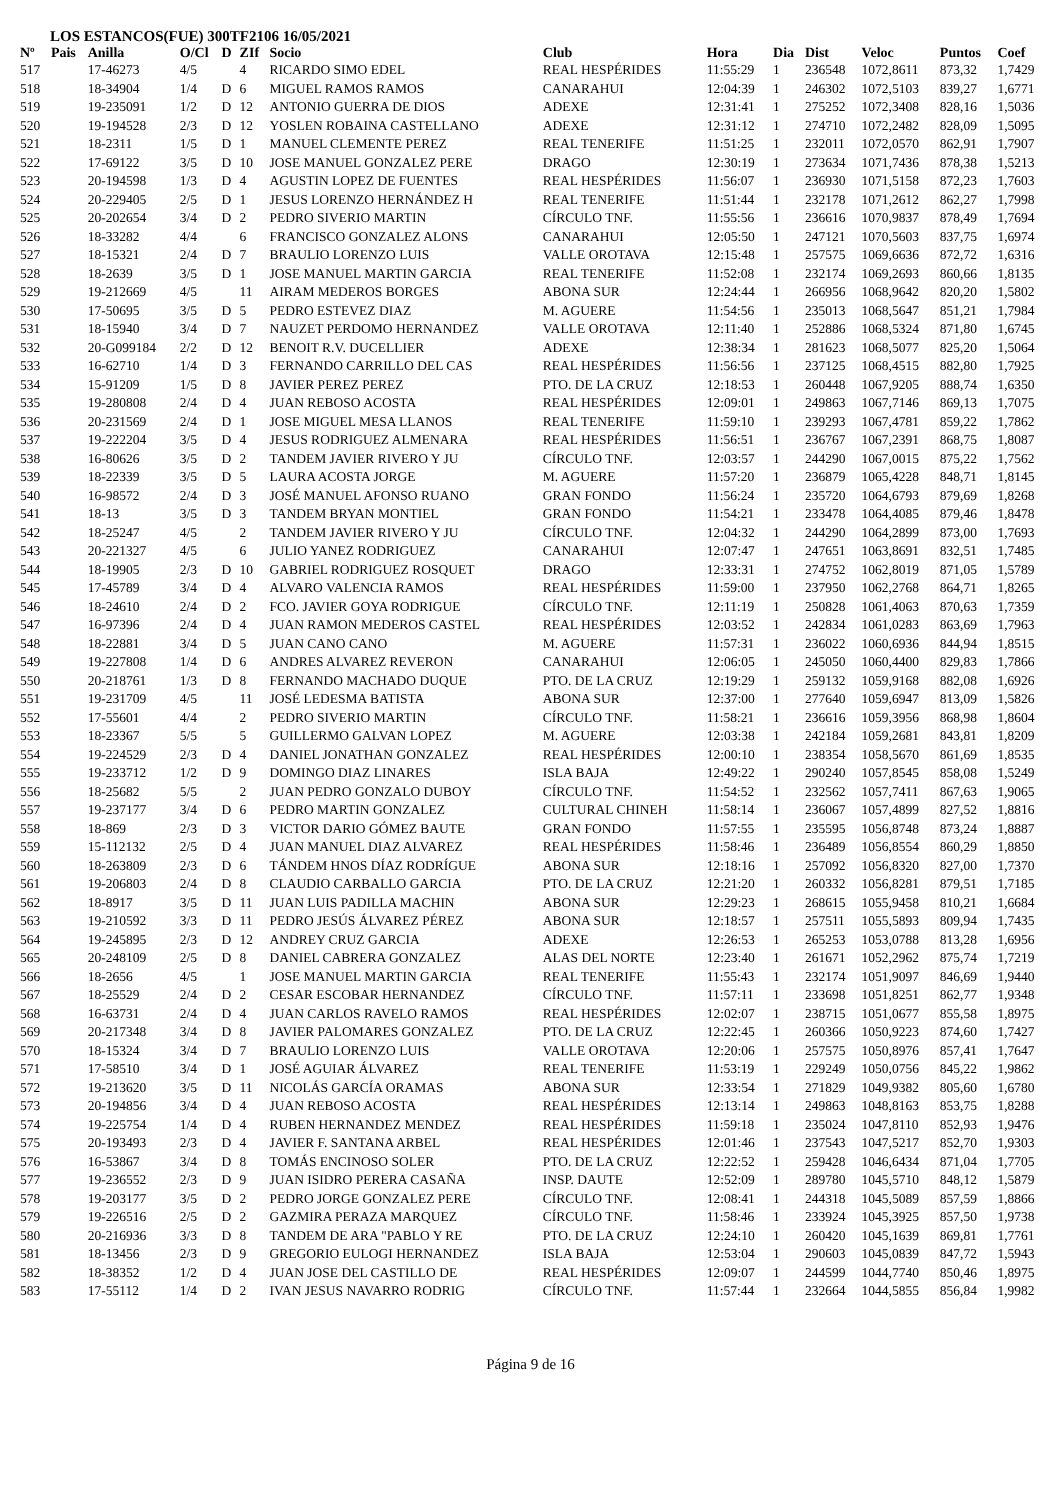LOS ESTANCOS(FUE) 300TF2106 16/05/2021
| Nº | Pais | Anilla | O/Cl | D | ZIf | Socio | Club | Hora | Dia | Dist | Veloc | Puntos | Coef |
| --- | --- | --- | --- | --- | --- | --- | --- | --- | --- | --- | --- | --- | --- |
| 517 | | 17-46273 | 4/5 | | 4 | RICARDO SIMO EDEL | REAL HESPÉRIDES | 11:55:29 | 1 | 236548 | 1072,8611 | 873,32 | 1,7429 |
| 518 | | 18-34904 | 1/4 | D | 6 | MIGUEL RAMOS RAMOS | CANARAHUI | 12:04:39 | 1 | 246302 | 1072,5103 | 839,27 | 1,6771 |
| 519 | | 19-235091 | 1/2 | D | 12 | ANTONIO GUERRA DE DIOS | ADEXE | 12:31:41 | 1 | 275252 | 1072,3408 | 828,16 | 1,5036 |
| 520 | | 19-194528 | 2/3 | D | 12 | YOSLEN ROBAINA CASTELLANO | ADEXE | 12:31:12 | 1 | 274710 | 1072,2482 | 828,09 | 1,5095 |
| 521 | | 18-2311 | 1/5 | D | 1 | MANUEL CLEMENTE PEREZ | REAL TENERIFE | 11:51:25 | 1 | 232011 | 1072,0570 | 862,91 | 1,7907 |
| 522 | | 17-69122 | 3/5 | D | 10 | JOSE MANUEL GONZALEZ PERE | DRAGO | 12:30:19 | 1 | 273634 | 1071,7436 | 878,38 | 1,5213 |
| 523 | | 20-194598 | 1/3 | D | 4 | AGUSTIN LOPEZ DE FUENTES | REAL HESPÉRIDES | 11:56:07 | 1 | 236930 | 1071,5158 | 872,23 | 1,7603 |
| 524 | | 20-229405 | 2/5 | D | 1 | JESUS LORENZO HERNÁNDEZ H | REAL TENERIFE | 11:51:44 | 1 | 232178 | 1071,2612 | 862,27 | 1,7998 |
| 525 | | 20-202654 | 3/4 | D | 2 | PEDRO SIVERIO MARTIN | CÍRCULO TNF. | 11:55:56 | 1 | 236616 | 1070,9837 | 878,49 | 1,7694 |
| 526 | | 18-33282 | 4/4 | | 6 | FRANCISCO GONZALEZ ALONS | CANARAHUI | 12:05:50 | 1 | 247121 | 1070,5603 | 837,75 | 1,6974 |
| 527 | | 18-15321 | 2/4 | D | 7 | BRAULIO LORENZO LUIS | VALLE OROTAVA | 12:15:48 | 1 | 257575 | 1069,6636 | 872,72 | 1,6316 |
| 528 | | 18-2639 | 3/5 | D | 1 | JOSE MANUEL MARTIN GARCIA | REAL TENERIFE | 11:52:08 | 1 | 232174 | 1069,2693 | 860,66 | 1,8135 |
| 529 | | 19-212669 | 4/5 | | 11 | AIRAM MEDEROS BORGES | ABONA SUR | 12:24:44 | 1 | 266956 | 1068,9642 | 820,20 | 1,5802 |
| 530 | | 17-50695 | 3/5 | D | 5 | PEDRO ESTEVEZ DIAZ | M. AGUERE | 11:54:56 | 1 | 235013 | 1068,5647 | 851,21 | 1,7984 |
| 531 | | 18-15940 | 3/4 | D | 7 | NAUZET PERDOMO HERNANDEZ | VALLE OROTAVA | 12:11:40 | 1 | 252886 | 1068,5324 | 871,80 | 1,6745 |
| 532 | | 20-G099184 | 2/2 | D | 12 | BENOIT R.V. DUCELLIER | ADEXE | 12:38:34 | 1 | 281623 | 1068,5077 | 825,20 | 1,5064 |
| 533 | | 16-62710 | 1/4 | D | 3 | FERNANDO CARRILLO DEL CAS | REAL HESPÉRIDES | 11:56:56 | 1 | 237125 | 1068,4515 | 882,80 | 1,7925 |
| 534 | | 15-91209 | 1/5 | D | 8 | JAVIER PEREZ PEREZ | PTO. DE LA CRUZ | 12:18:53 | 1 | 260448 | 1067,9205 | 888,74 | 1,6350 |
| 535 | | 19-280808 | 2/4 | D | 4 | JUAN REBOSO ACOSTA | REAL HESPÉRIDES | 12:09:01 | 1 | 249863 | 1067,7146 | 869,13 | 1,7075 |
| 536 | | 20-231569 | 2/4 | D | 1 | JOSE MIGUEL MESA LLANOS | REAL TENERIFE | 11:59:10 | 1 | 239293 | 1067,4781 | 859,22 | 1,7862 |
| 537 | | 19-222204 | 3/5 | D | 4 | JESUS RODRIGUEZ ALMENARA | REAL HESPÉRIDES | 11:56:51 | 1 | 236767 | 1067,2391 | 868,75 | 1,8087 |
| 538 | | 16-80626 | 3/5 | D | 2 | TANDEM JAVIER RIVERO Y JU | CÍRCULO TNF. | 12:03:57 | 1 | 244290 | 1067,0015 | 875,22 | 1,7562 |
| 539 | | 18-22339 | 3/5 | D | 5 | LAURA ACOSTA JORGE | M. AGUERE | 11:57:20 | 1 | 236879 | 1065,4228 | 848,71 | 1,8145 |
| 540 | | 16-98572 | 2/4 | D | 3 | JOSÉ MANUEL AFONSO RUANO | GRAN FONDO | 11:56:24 | 1 | 235720 | 1064,6793 | 879,69 | 1,8268 |
| 541 | | 18-13 | 3/5 | D | 3 | TANDEM BRYAN MONTIEL | GRAN FONDO | 11:54:21 | 1 | 233478 | 1064,4085 | 879,46 | 1,8478 |
| 542 | | 18-25247 | 4/5 | | 2 | TANDEM JAVIER RIVERO Y JU | CÍRCULO TNF. | 12:04:32 | 1 | 244290 | 1064,2899 | 873,00 | 1,7693 |
| 543 | | 20-221327 | 4/5 | | 6 | JULIO YANEZ RODRIGUEZ | CANARAHUI | 12:07:47 | 1 | 247651 | 1063,8691 | 832,51 | 1,7485 |
| 544 | | 18-19905 | 2/3 | D | 10 | GABRIEL RODRIGUEZ ROSQUET | DRAGO | 12:33:31 | 1 | 274752 | 1062,8019 | 871,05 | 1,5789 |
| 545 | | 17-45789 | 3/4 | D | 4 | ALVARO VALENCIA RAMOS | REAL HESPÉRIDES | 11:59:00 | 1 | 237950 | 1062,2768 | 864,71 | 1,8265 |
| 546 | | 18-24610 | 2/4 | D | 2 | FCO. JAVIER GOYA RODRIGUE | CÍRCULO TNF. | 12:11:19 | 1 | 250828 | 1061,4063 | 870,63 | 1,7359 |
| 547 | | 16-97396 | 2/4 | D | 4 | JUAN RAMON MEDEROS CASTEL | REAL HESPÉRIDES | 12:03:52 | 1 | 242834 | 1061,0283 | 863,69 | 1,7963 |
| 548 | | 18-22881 | 3/4 | D | 5 | JUAN CANO CANO | M. AGUERE | 11:57:31 | 1 | 236022 | 1060,6936 | 844,94 | 1,8515 |
| 549 | | 19-227808 | 1/4 | D | 6 | ANDRES ALVAREZ REVERON | CANARAHUI | 12:06:05 | 1 | 245050 | 1060,4400 | 829,83 | 1,7866 |
| 550 | | 20-218761 | 1/3 | D | 8 | FERNANDO MACHADO DUQUE | PTO. DE LA CRUZ | 12:19:29 | 1 | 259132 | 1059,9168 | 882,08 | 1,6926 |
| 551 | | 19-231709 | 4/5 | | 11 | JOSÉ LEDESMA BATISTA | ABONA SUR | 12:37:00 | 1 | 277640 | 1059,6947 | 813,09 | 1,5826 |
| 552 | | 17-55601 | 4/4 | | 2 | PEDRO SIVERIO MARTIN | CÍRCULO TNF. | 11:58:21 | 1 | 236616 | 1059,3956 | 868,98 | 1,8604 |
| 553 | | 18-23367 | 5/5 | | 5 | GUILLERMO GALVAN LOPEZ | M. AGUERE | 12:03:38 | 1 | 242184 | 1059,2681 | 843,81 | 1,8209 |
| 554 | | 19-224529 | 2/3 | D | 4 | DANIEL JONATHAN GONZALEZ | REAL HESPÉRIDES | 12:00:10 | 1 | 238354 | 1058,5670 | 861,69 | 1,8535 |
| 555 | | 19-233712 | 1/2 | D | 9 | DOMINGO DIAZ LINARES | ISLA BAJA | 12:49:22 | 1 | 290240 | 1057,8545 | 858,08 | 1,5249 |
| 556 | | 18-25682 | 5/5 | | 2 | JUAN PEDRO GONZALO DUBOY | CÍRCULO TNF. | 11:54:52 | 1 | 232562 | 1057,7411 | 867,63 | 1,9065 |
| 557 | | 19-237177 | 3/4 | D | 6 | PEDRO MARTIN GONZALEZ | CULTURAL CHINEH | 11:58:14 | 1 | 236067 | 1057,4899 | 827,52 | 1,8816 |
| 558 | | 18-869 | 2/3 | D | 3 | VICTOR DARIO GÓMEZ BAUTE | GRAN FONDO | 11:57:55 | 1 | 235595 | 1056,8748 | 873,24 | 1,8887 |
| 559 | | 15-112132 | 2/5 | D | 4 | JUAN MANUEL DIAZ ALVAREZ | REAL HESPÉRIDES | 11:58:46 | 1 | 236489 | 1056,8554 | 860,29 | 1,8850 |
| 560 | | 18-263809 | 2/3 | D | 6 | TÁNDEM HNOS DÍAZ RODRÍGUE | ABONA SUR | 12:18:16 | 1 | 257092 | 1056,8320 | 827,00 | 1,7370 |
| 561 | | 19-206803 | 2/4 | D | 8 | CLAUDIO CARBALLO GARCIA | PTO. DE LA CRUZ | 12:21:20 | 1 | 260332 | 1056,8281 | 879,51 | 1,7185 |
| 562 | | 18-8917 | 3/5 | D | 11 | JUAN LUIS PADILLA MACHIN | ABONA SUR | 12:29:23 | 1 | 268615 | 1055,9458 | 810,21 | 1,6684 |
| 563 | | 19-210592 | 3/3 | D | 11 | PEDRO JESÚS ÁLVAREZ PÉREZ | ABONA SUR | 12:18:57 | 1 | 257511 | 1055,5893 | 809,94 | 1,7435 |
| 564 | | 19-245895 | 2/3 | D | 12 | ANDREY CRUZ GARCIA | ADEXE | 12:26:53 | 1 | 265253 | 1053,0788 | 813,28 | 1,6956 |
| 565 | | 20-248109 | 2/5 | D | 8 | DANIEL CABRERA GONZALEZ | ALAS DEL NORTE | 12:23:40 | 1 | 261671 | 1052,2962 | 875,74 | 1,7219 |
| 566 | | 18-2656 | 4/5 | | 1 | JOSE MANUEL MARTIN GARCIA | REAL TENERIFE | 11:55:43 | 1 | 232174 | 1051,9097 | 846,69 | 1,9440 |
| 567 | | 18-25529 | 2/4 | D | 2 | CESAR ESCOBAR HERNANDEZ | CÍRCULO TNF. | 11:57:11 | 1 | 233698 | 1051,8251 | 862,77 | 1,9348 |
| 568 | | 16-63731 | 2/4 | D | 4 | JUAN CARLOS RAVELO RAMOS | REAL HESPÉRIDES | 12:02:07 | 1 | 238715 | 1051,0677 | 855,58 | 1,8975 |
| 569 | | 20-217348 | 3/4 | D | 8 | JAVIER PALOMARES GONZALEZ | PTO. DE LA CRUZ | 12:22:45 | 1 | 260366 | 1050,9223 | 874,60 | 1,7427 |
| 570 | | 18-15324 | 3/4 | D | 7 | BRAULIO LORENZO LUIS | VALLE OROTAVA | 12:20:06 | 1 | 257575 | 1050,8976 | 857,41 | 1,7647 |
| 571 | | 17-58510 | 3/4 | D | 1 | JOSÉ AGUIAR ÁLVAREZ | REAL TENERIFE | 11:53:19 | 1 | 229249 | 1050,0756 | 845,22 | 1,9862 |
| 572 | | 19-213620 | 3/5 | D | 11 | NICOLÁS GARCÍA ORAMAS | ABONA SUR | 12:33:54 | 1 | 271829 | 1049,9382 | 805,60 | 1,6780 |
| 573 | | 20-194856 | 3/4 | D | 4 | JUAN REBOSO ACOSTA | REAL HESPÉRIDES | 12:13:14 | 1 | 249863 | 1048,8163 | 853,75 | 1,8288 |
| 574 | | 19-225754 | 1/4 | D | 4 | RUBEN HERNANDEZ MENDEZ | REAL HESPÉRIDES | 11:59:18 | 1 | 235024 | 1047,8110 | 852,93 | 1,9476 |
| 575 | | 20-193493 | 2/3 | D | 4 | JAVIER F. SANTANA ARBEL | REAL HESPÉRIDES | 12:01:46 | 1 | 237543 | 1047,5217 | 852,70 | 1,9303 |
| 576 | | 16-53867 | 3/4 | D | 8 | TOMÁS ENCINOSO SOLER | PTO. DE LA CRUZ | 12:22:52 | 1 | 259428 | 1046,6434 | 871,04 | 1,7705 |
| 577 | | 19-236552 | 2/3 | D | 9 | JUAN ISIDRO PERERA CASAÑA | INSP. DAUTE | 12:52:09 | 1 | 289780 | 1045,5710 | 848,12 | 1,5879 |
| 578 | | 19-203177 | 3/5 | D | 2 | PEDRO JORGE GONZALEZ PERE | CÍRCULO TNF. | 12:08:41 | 1 | 244318 | 1045,5089 | 857,59 | 1,8866 |
| 579 | | 19-226516 | 2/5 | D | 2 | GAZMIRA PERAZA MARQUEZ | CÍRCULO TNF. | 11:58:46 | 1 | 233924 | 1045,3925 | 857,50 | 1,9738 |
| 580 | | 20-216936 | 3/3 | D | 8 | TANDEM DE ARA "PABLO Y RE | PTO. DE LA CRUZ | 12:24:10 | 1 | 260420 | 1045,1639 | 869,81 | 1,7761 |
| 581 | | 18-13456 | 2/3 | D | 9 | GREGORIO EULOGI HERNANDEZ | ISLA BAJA | 12:53:04 | 1 | 290603 | 1045,0839 | 847,72 | 1,5943 |
| 582 | | 18-38352 | 1/2 | D | 4 | JUAN JOSE DEL CASTILLO DE | REAL HESPÉRIDES | 12:09:07 | 1 | 244599 | 1044,7740 | 850,46 | 1,8975 |
| 583 | | 17-55112 | 1/4 | D | 2 | IVAN JESUS NAVARRO RODRIG | CÍRCULO TNF. | 11:57:44 | 1 | 232664 | 1044,5855 | 856,84 | 1,9982 |
Página 9 de 16